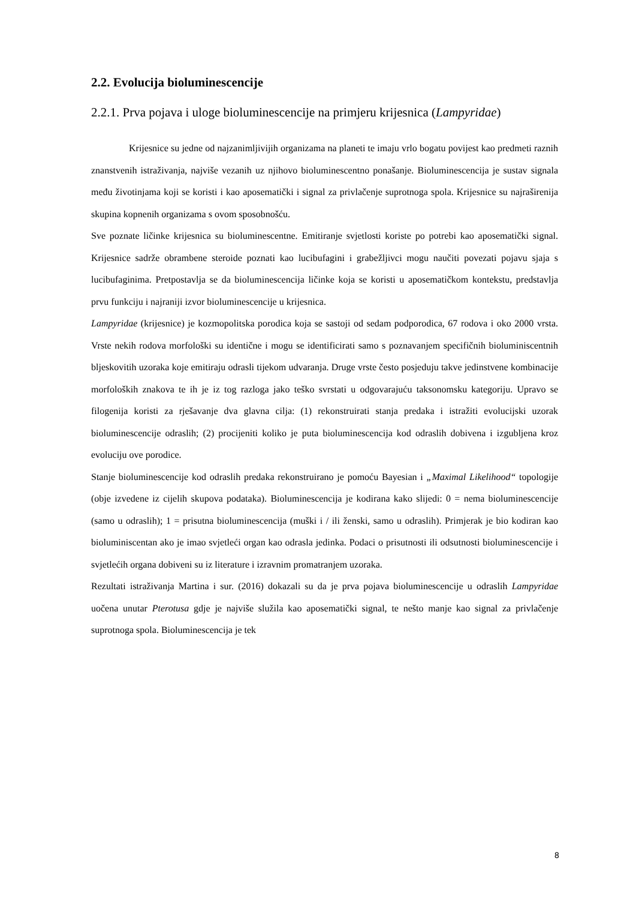2.2. Evolucija bioluminescencije
2.2.1. Prva pojava i uloge bioluminescencije na primjeru krijesnica (Lampyridae)
Krijesnice su jedne od najzanimljivijih organizama na planeti te imaju vrlo bogatu povijest kao predmeti raznih znanstvenih istraživanja, najviše vezanih uz njihovo bioluminescentno ponašanje. Bioluminescencija je sustav signala među životinjama koji se koristi i kao aposematički i signal za privlačenje suprotnoga spola. Krijesnice su najraširenija skupina kopnenih organizama s ovom sposobnošću.
Sve poznate ličinke krijesnica su bioluminescentne. Emitiranje svjetlosti koriste po potrebi kao aposematički signal. Krijesnice sadrže obrambene steroide poznati kao lucibufagini i grabežljivci mogu naučiti povezati pojavu sjaja s lucibufaginima. Pretpostavlja se da bioluminescencija ličinke koja se koristi u aposematičkom kontekstu, predstavlja prvu funkciju i najraniji izvor bioluminescencije u krijesnica.
Lampyridae (krijesnice) je kozmopolitska porodica koja se sastoji od sedam podporodica, 67 rodova i oko 2000 vrsta. Vrste nekih rodova morfološki su identične i mogu se identificirati samo s poznavanjem specifičnih bioluminiscentnih bljeskovitih uzoraka koje emitiraju odrasli tijekom udvaranja. Druge vrste često posjeduju takve jedinstvene kombinacije morfoloških znakova te ih je iz tog razloga jako teško svrstati u odgovarajuću taksonomsku kategoriju. Upravo se filogenija koristi za rješavanje dva glavna cilja: (1) rekonstruirati stanja predaka i istražiti evolucijski uzorak bioluminescencije odraslih; (2) procijeniti koliko je puta bioluminescencija kod odraslih dobivena i izgubljena kroz evoluciju ove porodice.
Stanje bioluminescencije kod odraslih predaka rekonstruirano je pomoću Bayesian i „Maximal Likelihood“ topologije (obje izvedene iz cijelih skupova podataka). Bioluminescencija je kodirana kako slijedi: 0 = nema bioluminescencije (samo u odraslih); 1 = prisutna bioluminescencija (muški i / ili ženski, samo u odraslih). Primjerak je bio kodiran kao bioluminiscentan ako je imao svjetleći organ kao odrasla jedinka. Podaci o prisutnosti ili odsutnosti bioluminescencije i svjetlećih organa dobiveni su iz literature i izravnim promatranjem uzoraka.
Rezultati istraživanja Martina i sur. (2016) dokazali su da je prva pojava bioluminescencije u odraslih Lampyridae uočena unutar Pterotusa gdje je najviše služila kao aposematički signal, te nešto manje kao signal za privlačenje suprotnoga spola. Bioluminescencija je tek
8